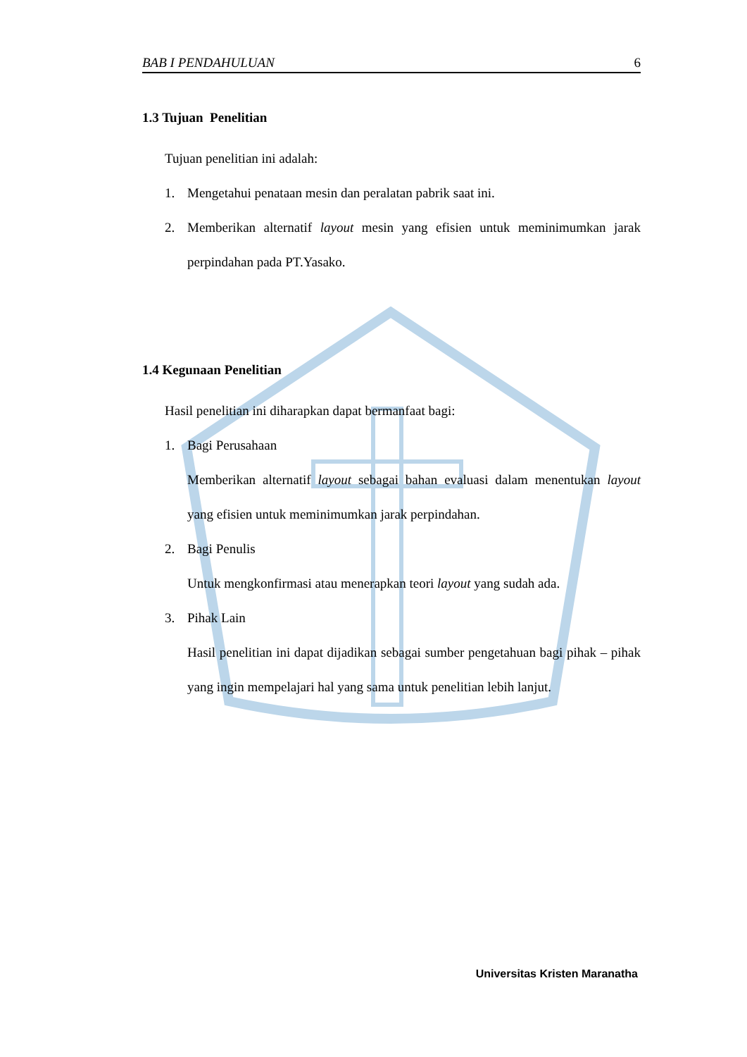BAB I PENDAHULUAN 6
1.3 Tujuan Penelitian
Tujuan penelitian ini adalah:
1. Mengetahui penataan mesin dan peralatan pabrik saat ini.
2. Memberikan alternatif layout mesin yang efisien untuk meminimumkan jarak perpindahan pada PT.Yasako.
1.4 Kegunaan Penelitian
Hasil penelitian ini diharapkan dapat bermanfaat bagi:
1. Bagi Perusahaan
Memberikan alternatif layout sebagai bahan evaluasi dalam menentukan layout yang efisien untuk meminimumkan jarak perpindahan.
2. Bagi Penulis
Untuk mengkonfirmasi atau menerapkan teori layout yang sudah ada.
3. Pihak Lain
Hasil penelitian ini dapat dijadikan sebagai sumber pengetahuan bagi pihak – pihak yang ingin mempelajari hal yang sama untuk penelitian lebih lanjut.
Universitas Kristen Maranatha